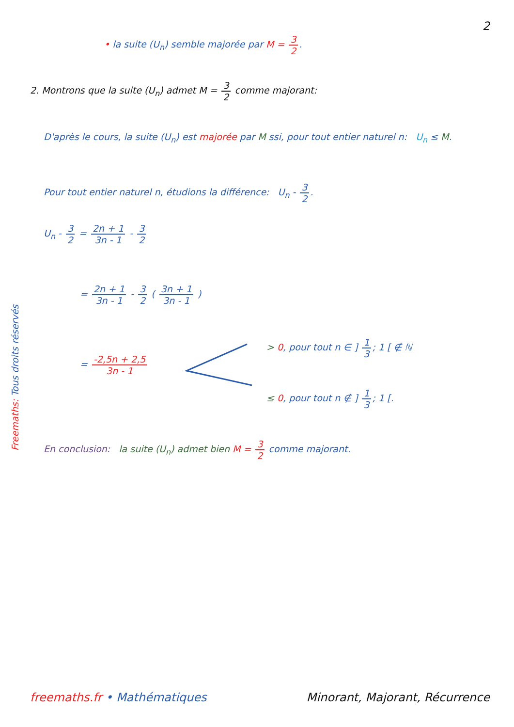2
• la suite (U<sub>n</sub>) semble majorée par M = 3 2.
2. Montrons que la suite (U<sub>n</sub>) admet M = 3 2 comme majorant:
D'après le cours, la suite (U<sub>n</sub>) est majorée par M ssi, pour tout entier naturel n: U<sub>n</sub> ≤ M.
Pour tout entier naturel n, étudions la différence: U<sub>n</sub> - 3 2.
U<sub>n</sub> - 3 2 = 2n + 1 3n - 1 - 3 2
= 2n + 1 3n - 1 - 3 2 ( 3n + 1 3n - 1 )
= -2,5n + 2,5 3n - 1
> 0, pour tout n ∈ ] 1 3; 1 [ ∉ ℕ
≤ 0, pour tout n ∉ ] 1 3; 1 [.
En conclusion: la suite (U<sub>n</sub>) admet bien M = 3 2 comme majorant.
Freemaths: Tous droits réservés
freemaths.fr • Mathématiques Minorant, Majorant, Récurrence